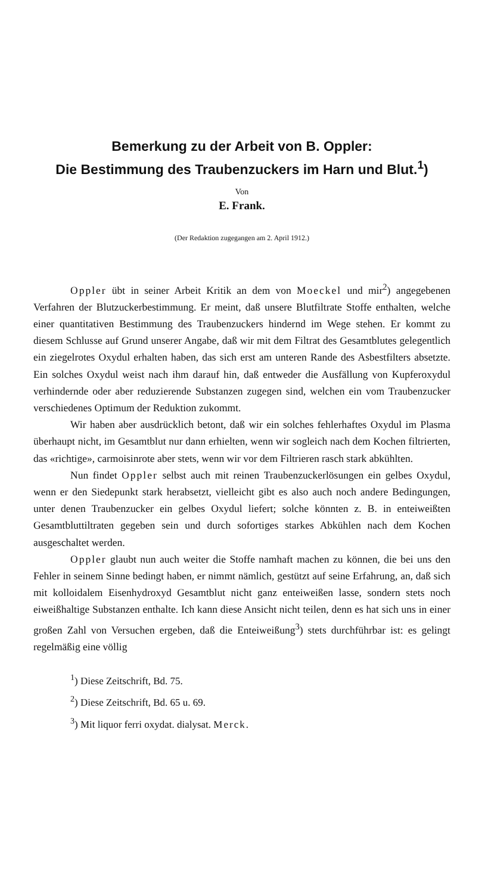Bemerkung zu der Arbeit von B. Oppler:
Die Bestimmung des Traubenzuckers im Harn und Blut.<sup>1</sup>)
Von
E. Frank.
(Der Redaktion zugegangen am 2. April 1912.)
Oppler übt in seiner Arbeit Kritik an dem von Moeckel und mir<sup>2</sup>) angegebenen Verfahren der Blutzuckerbestimmung. Er meint, daß unsere Blutfiltrate Stoffe enthalten, welche einer quantitativen Bestimmung des Traubenzuckers hindernd im Wege stehen. Er kommt zu diesem Schlusse auf Grund unserer Angabe, daß wir mit dem Filtrat des Gesamtblutes gelegentlich ein ziegelrotes Oxydul erhalten haben, das sich erst am unteren Rande des Asbestfilters absetzte. Ein solches Oxydul weist nach ihm darauf hin, daß entweder die Ausfällung von Kupferoxydul verhindernde oder aber reduzierende Substanzen zugegen sind, welchen ein vom Traubenzucker verschiedenes Optimum der Reduktion zukommt.
Wir haben aber ausdrücklich betont, daß wir ein solches fehlerhaftes Oxydul im Plasma überhaupt nicht, im Gesamtblut nur dann erhielten, wenn wir sogleich nach dem Kochen filtrierten, das «richtige», carmoisinrote aber stets, wenn wir vor dem Filtrieren rasch stark abkühlten.
Nun findet Oppler selbst auch mit reinen Traubenzuckerlösungen ein gelbes Oxydul, wenn er den Siedepunkt stark herabsetzt, vielleicht gibt es also auch noch andere Bedingungen, unter denen Traubenzucker ein gelbes Oxydul liefert; solche könnten z. B. in enteiweißten Gesamtbluttiltraten gegeben sein und durch sofortiges starkes Abkühlen nach dem Kochen ausgeschaltet werden.
Oppler glaubt nun auch weiter die Stoffe namhaft machen zu können, die bei uns den Fehler in seinem Sinne bedingt haben, er nimmt nämlich, gestützt auf seine Erfahrung, an, daß sich mit kolloidalem Eisenhydroxyd Gesamtblut nicht ganz enteiweißen lasse, sondern stets noch eiweißhaltige Substanzen enthalte. Ich kann diese Ansicht nicht teilen, denn es hat sich uns in einer großen Zahl von Versuchen ergeben, daß die Enteiweißung<sup>3</sup>) stets durchführbar ist: es gelingt regelmäßig eine völlig
<sup>1</sup>) Diese Zeitschrift, Bd. 75.
<sup>2</sup>) Diese Zeitschrift, Bd. 65 u. 69.
<sup>3</sup>) Mit liquor ferri oxydat. dialysat. Merck.